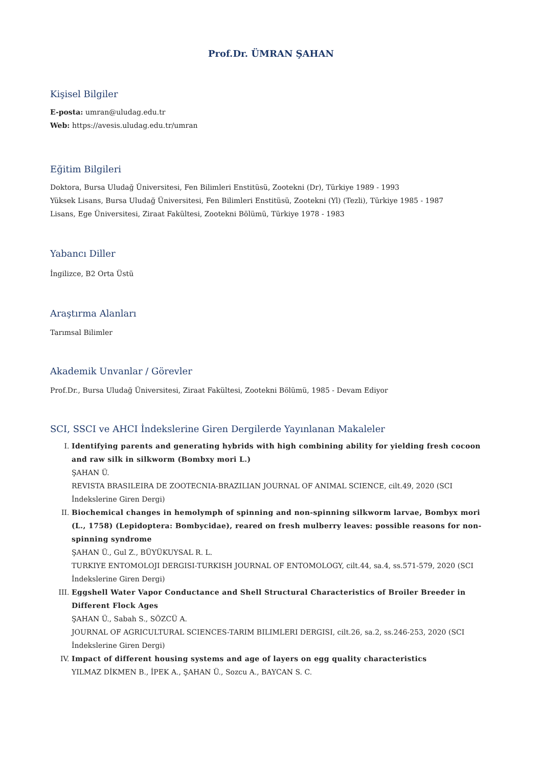Prof.Dr. ÜMRAN ŞAHAN
Kişisel Bilgiler
E-posta: umran@uludag.edu.tr
Web: https://avesis.uludag.edu.tr/umran
Eğitim Bilgileri
Doktora, Bursa Uludağ Üniversitesi, Fen Bilimleri Enstitüsü, Zootekni (Dr), Türkiye 1989 - 1993
Yüksek Lisans, Bursa Uludağ Üniversitesi, Fen Bilimleri Enstitüsü, Zootekni (Yl) (Tezli), Türkiye 1985 - 1987
Lisans, Ege Üniversitesi, Ziraat Fakültesi, Zootekni Bölümü, Türkiye 1978 - 1983
Yabancı Diller
İngilizce, B2 Orta Üstü
Araştırma Alanları
Tarımsal Bilimler
Akademik Unvanlar / Görevler
Prof.Dr., Bursa Uludağ Üniversitesi, Ziraat Fakültesi, Zootekni Bölümü, 1985 - Devam Ediyor
SCI, SSCI ve AHCI İndekslerine Giren Dergilerde Yayınlanan Makaleler
I. Identifying parents and generating hybrids with high combining ability for yielding fresh cocoon and raw silk in silkworm (Bombxy mori L.)
ŞAHAN Ü.
REVISTA BRASILEIRA DE ZOOTECNIA-BRAZILIAN JOURNAL OF ANIMAL SCIENCE, cilt.49, 2020 (SCI İndekslerine Giren Dergi)
II. Biochemical changes in hemolymph of spinning and non-spinning silkworm larvae, Bombyx mori (L., 1758) (Lepidoptera: Bombycidae), reared on fresh mulberry leaves: possible reasons for non-spinning syndrome
ŞAHAN Ü., Gul Z., BÜYÜKUYSAL R. L.
TURKIYE ENTOMOLOJI DERGISI-TURKISH JOURNAL OF ENTOMOLOGY, cilt.44, sa.4, ss.571-579, 2020 (SCI İndekslerine Giren Dergi)
III. Eggshell Water Vapor Conductance and Shell Structural Characteristics of Broiler Breeder in Different Flock Ages
ŞAHAN Ü., Sabah S., SÖZCÜ A.
JOURNAL OF AGRICULTURAL SCIENCES-TARIM BILIMLERI DERGISI, cilt.26, sa.2, ss.246-253, 2020 (SCI İndekslerine Giren Dergi)
IV. Impact of different housing systems and age of layers on egg quality characteristics
YILMAZ DİKMEN B., İPEK A., ŞAHAN Ü., Sozcu A., BAYCAN S. C.